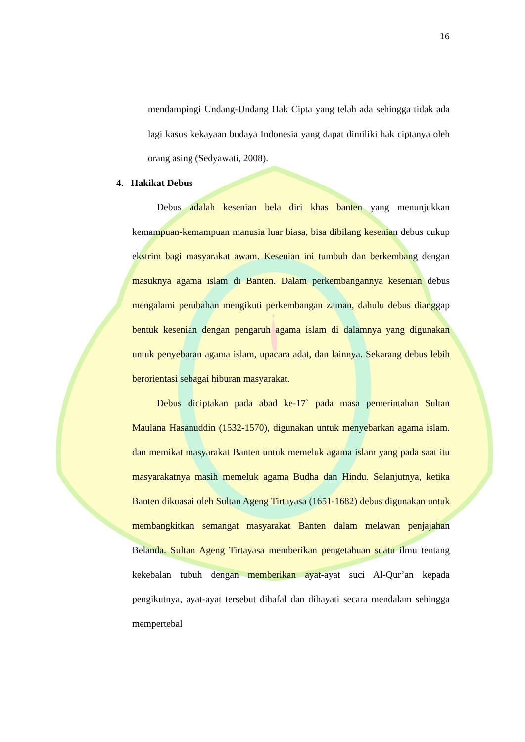16
mendampingi Undang-Undang Hak Cipta yang telah ada sehingga tidak ada lagi kasus kekayaan budaya Indonesia yang dapat dimiliki hak ciptanya oleh orang asing (Sedyawati, 2008).
4. Hakikat Debus
Debus adalah kesenian bela diri khas banten yang menunjukkan kemampuan-kemampuan manusia luar biasa, bisa dibilang kesenian debus cukup ekstrim bagi masyarakat awam. Kesenian ini tumbuh dan berkembang dengan masuknya agama islam di Banten. Dalam perkembangannya kesenian debus mengalami perubahan mengikuti perkembangan zaman, dahulu debus dianggap bentuk kesenian dengan pengaruh agama islam di dalamnya yang digunakan untuk penyebaran agama islam, upacara adat, dan lainnya. Sekarang debus lebih berorientasi sebagai hiburan masyarakat.
Debus diciptakan pada abad ke-17` pada masa pemerintahan Sultan Maulana Hasanuddin (1532-1570), digunakan untuk menyebarkan agama islam. dan memikat masyarakat Banten untuk memeluk agama islam yang pada saat itu masyarakatnya masih memeluk agama Budha dan Hindu. Selanjutnya, ketika Banten dikuasai oleh Sultan Ageng Tirtayasa (1651-1682) debus digunakan untuk membangkitkan semangat masyarakat Banten dalam melawan penjajahan Belanda. Sultan Ageng Tirtayasa memberikan pengetahuan suatu ilmu tentang kekebalan tubuh dengan memberikan ayat-ayat suci Al-Qur’an kepada pengikutnya, ayat-ayat tersebut dihafal dan dihayati secara mendalam sehingga mempertebal